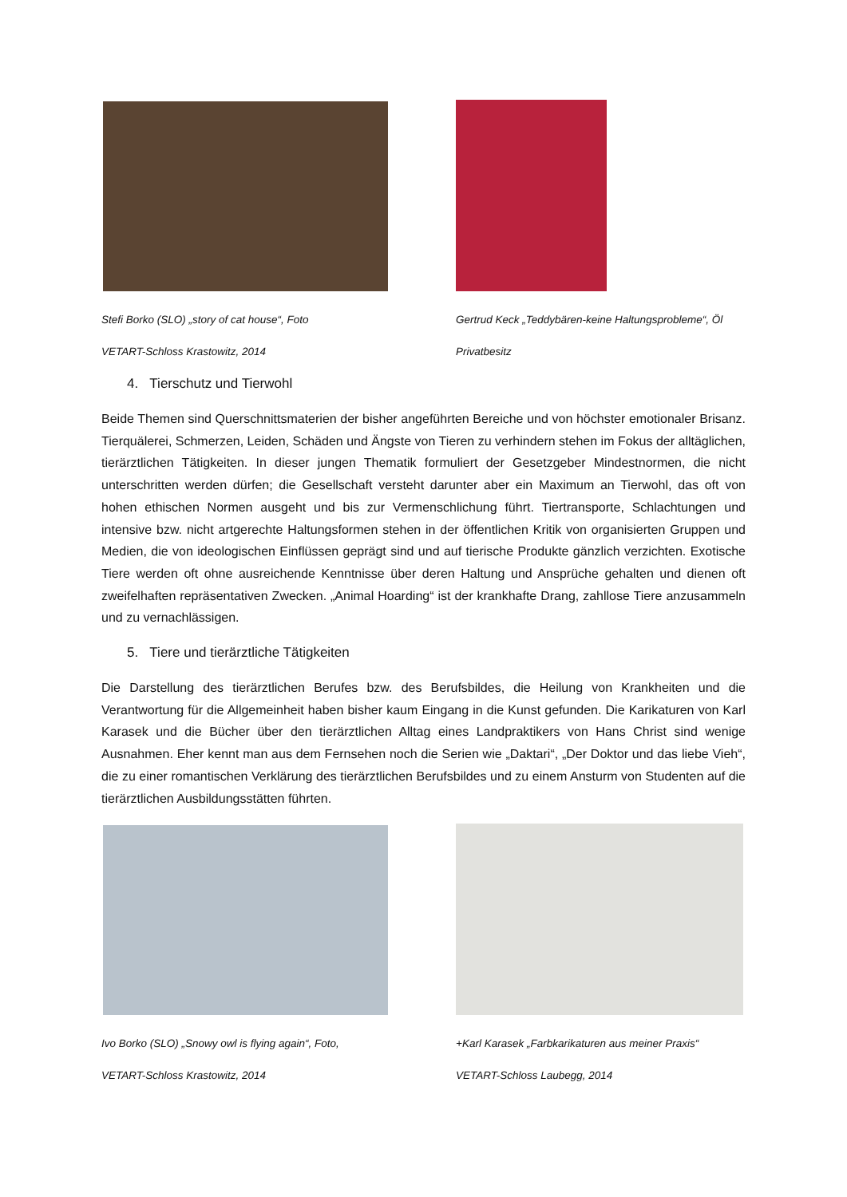Stefi Borko (SLO) „story of cat house“, Foto
VETART-Schloss Krastowitz, 2014
Gertrud Keck „Teddybären-keine Haltungsprobleme“, Öl
Privatbesitz
4. Tierschutz und Tierwohl
Beide Themen sind Querschnittsmaterien der bisher angeführten Bereiche und von höchster emotio­naler Brisanz. Tierquälerei, Schmerzen, Leiden, Schäden und Ängste von Tieren zu verhindern stehen im Fokus der alltäglichen, tierärztlichen Tätigkeiten. In dieser jungen Thematik formuliert der Gesetz­geber Mindestnormen, die nicht unterschritten werden dürfen; die Gesellschaft versteht darunter aber ein Maximum an Tierwohl, das oft von hohen ethischen Normen ausgeht und bis zur Vermenschlichung führt. Tiertransporte, Schlachtungen und intensive bzw. nicht artgerechte Haltungsformen stehen in der öffentlichen Kritik von organisierten Gruppen und Medien, die von ideologischen Einflüssen geprägt sind und auf tierische Produkte gänzlich verzichten. Exotische Tiere werden oft ohne ausreichende Kenntnisse über deren Haltung und Ansprüche gehalten und dienen oft zweifelhaften repräsentativen Zwecken. „Animal Hoarding“ ist der krankhafte Drang, zahllose Tiere anzusammeln und zu vernachlässigen.
5. Tiere und tierärztliche Tätigkeiten
Die Darstellung des tierärztlichen Berufes bzw. des Berufsbildes, die Heilung von Krankheiten und die Verantwortung für die Allgemeinheit haben bisher kaum Eingang in die Kunst gefunden. Die Karikaturen von Karl Karasek und die Bücher über den tierärztlichen Alltag eines Landpraktikers von Hans Christ sind wenige Ausnahmen. Eher kennt man aus dem Fernsehen noch die Serien wie „Daktari“, „Der Doktor und das liebe Vieh“, die zu einer romantischen Verklärung des tierärztlichen Berufsbildes und zu einem Ansturm von Studenten auf die tierärztlichen Ausbildungsstätten führten.
Ivo Borko (SLO) „Snowy owl is flying again“, Foto,
VETART-Schloss Krastowitz, 2014
+Karl Karasek „Farbkarikaturen aus meiner Praxis“
VETART-Schloss Laubegg, 2014